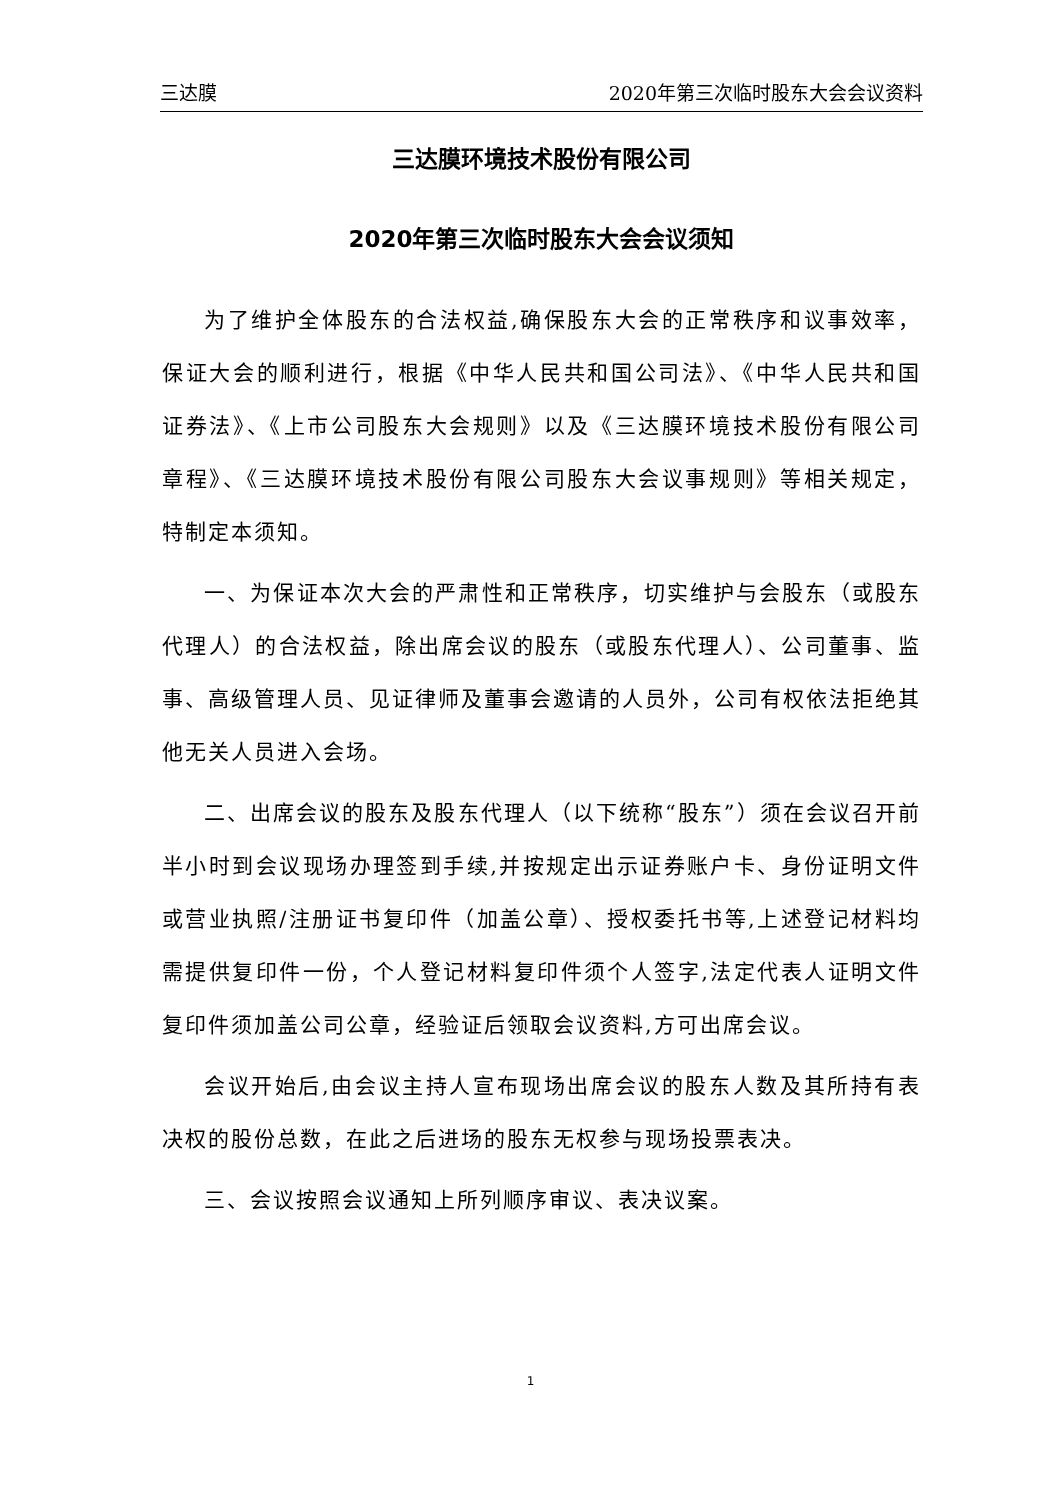三达膜 2020年第三次临时股东大会会议资料
三达膜环境技术股份有限公司
2020年第三次临时股东大会会议须知
为了维护全体股东的合法权益,确保股东大会的正常秩序和议事效率，保证大会的顺利进行，根据《中华人民共和国公司法》、《中华人民共和国证券法》、《上市公司股东大会规则》以及《三达膜环境技术股份有限公司章程》、《三达膜环境技术股份有限公司股东大会议事规则》等相关规定，特制定本须知。
一、为保证本次大会的严肃性和正常秩序，切实维护与会股东（或股东代理人）的合法权益，除出席会议的股东（或股东代理人）、公司董事、监事、高级管理人员、见证律师及董事会邀请的人员外，公司有权依法拒绝其他无关人员进入会场。
二、出席会议的股东及股东代理人（以下统称“股东”）须在会议召开前半小时到会议现场办理签到手续,并按规定出示证券账户卡、身份证明文件或营业执照/注册证书复印件（加盖公章）、授权委托书等,上述登记材料均需提供复印件一份，个人登记材料复印件须个人签字,法定代表人证明文件复印件须加盖公司公章，经验证后领取会议资料,方可出席会议。
会议开始后,由会议主持人宣布现场出席会议的股东人数及其所持有表决权的股份总数，在此之后进场的股东无权参与现场投票表决。
三、会议按照会议通知上所列顺序审议、表决议案。
1